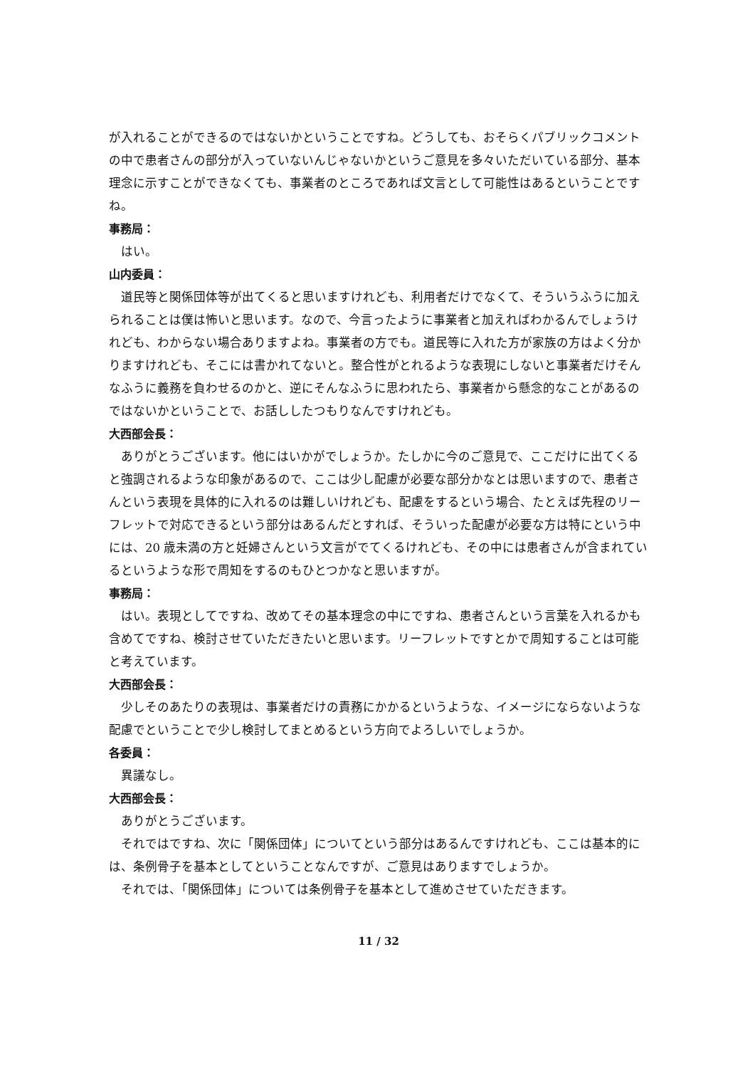が入れることができるのではないかということですね。どうしても、おそらくパブリックコメントの中で患者さんの部分が入っていないんじゃないかというご意見を多々いただいている部分、基本理念に示すことができなくても、事業者のところであれば文言として可能性はあるということですね。
事務局：
はい。
山内委員：
道民等と関係団体等が出てくると思いますけれども、利用者だけでなくて、そういうふうに加えられることは僕は怖いと思います。なので、今言ったように事業者と加えればわかるんでしょうけれども、わからない場合ありますよね。事業者の方でも。道民等に入れた方が家族の方はよく分かりますけれども、そこには書かれてないと。整合性がとれるような表現にしないと事業者だけそんなふうに義務を負わせるのかと、逆にそんなふうに思われたら、事業者から懸念的なことがあるのではないかということで、お話ししたつもりなんですけれども。
大西部会長：
ありがとうございます。他にはいかがでしょうか。たしかに今のご意見で、ここだけに出てくると強調されるような印象があるので、ここは少し配慮が必要な部分かなとは思いますので、患者さんという表現を具体的に入れるのは難しいけれども、配慮をするという場合、たとえば先程のリーフレットで対応できるという部分はあるんだとすれば、そういった配慮が必要な方は特にという中には、20 歳未満の方と妊婦さんという文言がでてくるけれども、その中には患者さんが含まれているというような形で周知をするのもひとつかなと思いますが。
事務局：
はい。表現としてですね、改めてその基本理念の中にですね、患者さんという言葉を入れるかも含めてですね、検討させていただきたいと思います。リーフレットですとかで周知することは可能と考えています。
大西部会長：
少しそのあたりの表現は、事業者だけの責務にかかるというような、イメージにならないような配慮でということで少し検討してまとめるという方向でよろしいでしょうか。
各委員：
異議なし。
大西部会長：
ありがとうございます。
それではですね、次に「関係団体」についてという部分はあるんですけれども、ここは基本的には、条例骨子を基本としてということなんですが、ご意見はありますでしょうか。
それでは、「関係団体」については条例骨子を基本として進めさせていただきます。
11 / 32